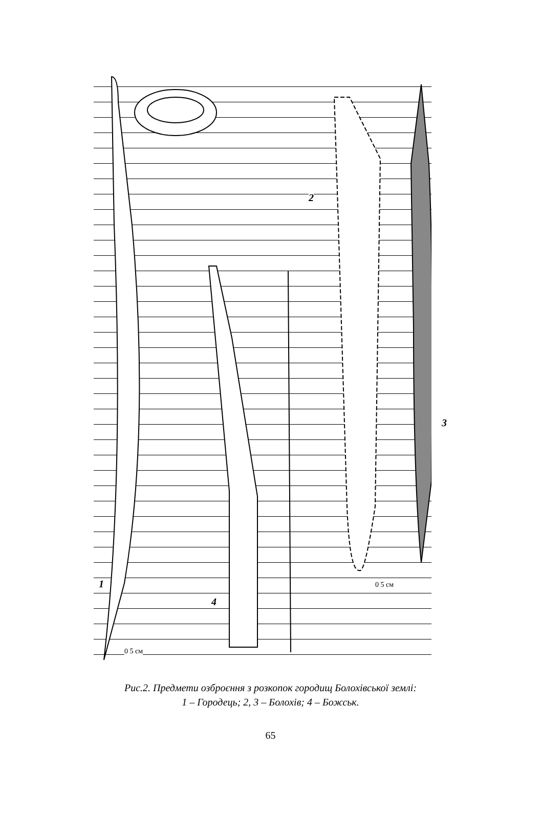2
3
1
4
0 5 см
0 5 см
Рис.2. Предмети озброєння з розкопок городищ Болохівської землі:
1 – Городець; 2, 3 – Болохів; 4 – Божськ.
65